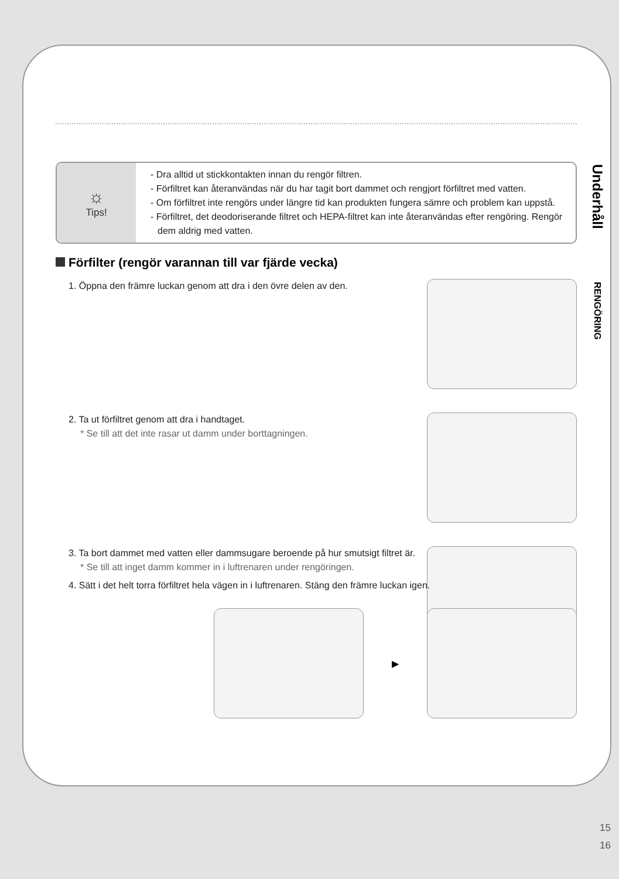☼
Tips!
- Dra alltid ut stickkontakten innan du rengör filtren.
- Förfiltret kan återanvändas när du har tagit bort dammet och rengjort förfiltret med vatten.
- Om förfiltret inte rengörs under längre tid kan produkten fungera sämre och problem kan uppstå.
- Förfiltret, det deodoriserande filtret och HEPA-filtret kan inte återanvändas efter rengöring. Rengör dem aldrig med vatten.
Förfilter (rengör varannan till var fjärde vecka)
1. Öppna den främre luckan genom att dra i den övre delen av den.
2. Ta ut förfiltret genom att dra i handtaget.
* Se till att det inte rasar ut damm under borttagningen.
3. Ta bort dammet med vatten eller dammsugare beroende på hur smutsigt filtret är.
* Se till att inget damm kommer in i luftrenaren under rengöringen.
4. Sätt i det helt torra förfiltret hela vägen in i luftrenaren. Stäng den främre luckan igen.
▶
Underhåll
RENGÖRING
15
16